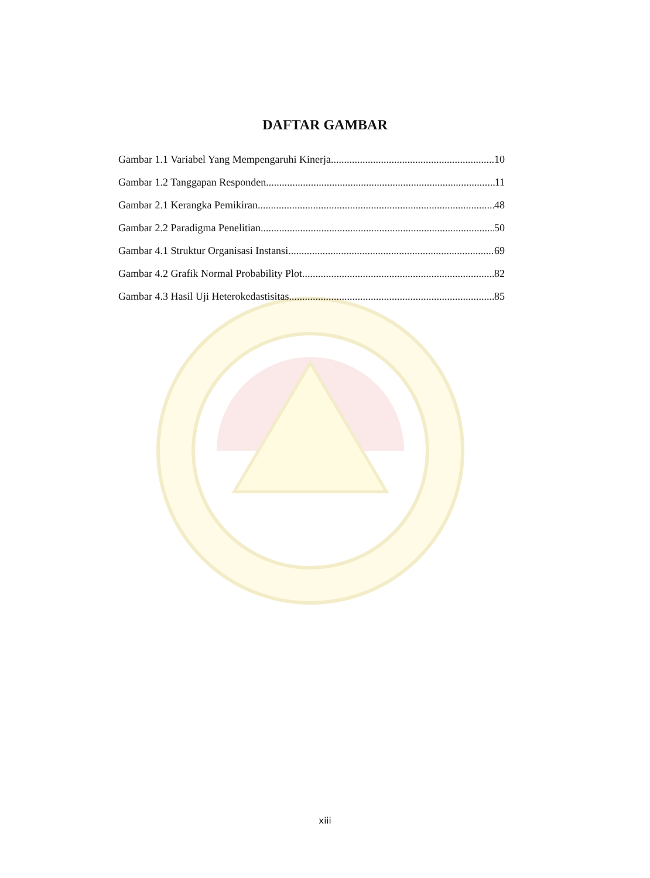DAFTAR GAMBAR
Gambar 1.1 Variabel Yang Mempengaruhi Kinerja 10
Gambar 1.2 Tanggapan Responden 11
Gambar 2.1 Kerangka Pemikiran 48
Gambar 2.2 Paradigma Penelitian 50
Gambar 4.1 Struktur Organisasi Instansi 69
Gambar 4.2 Grafik Normal Probability Plot 82
Gambar 4.3 Hasil Uji Heterokedastisitas 85
xiii